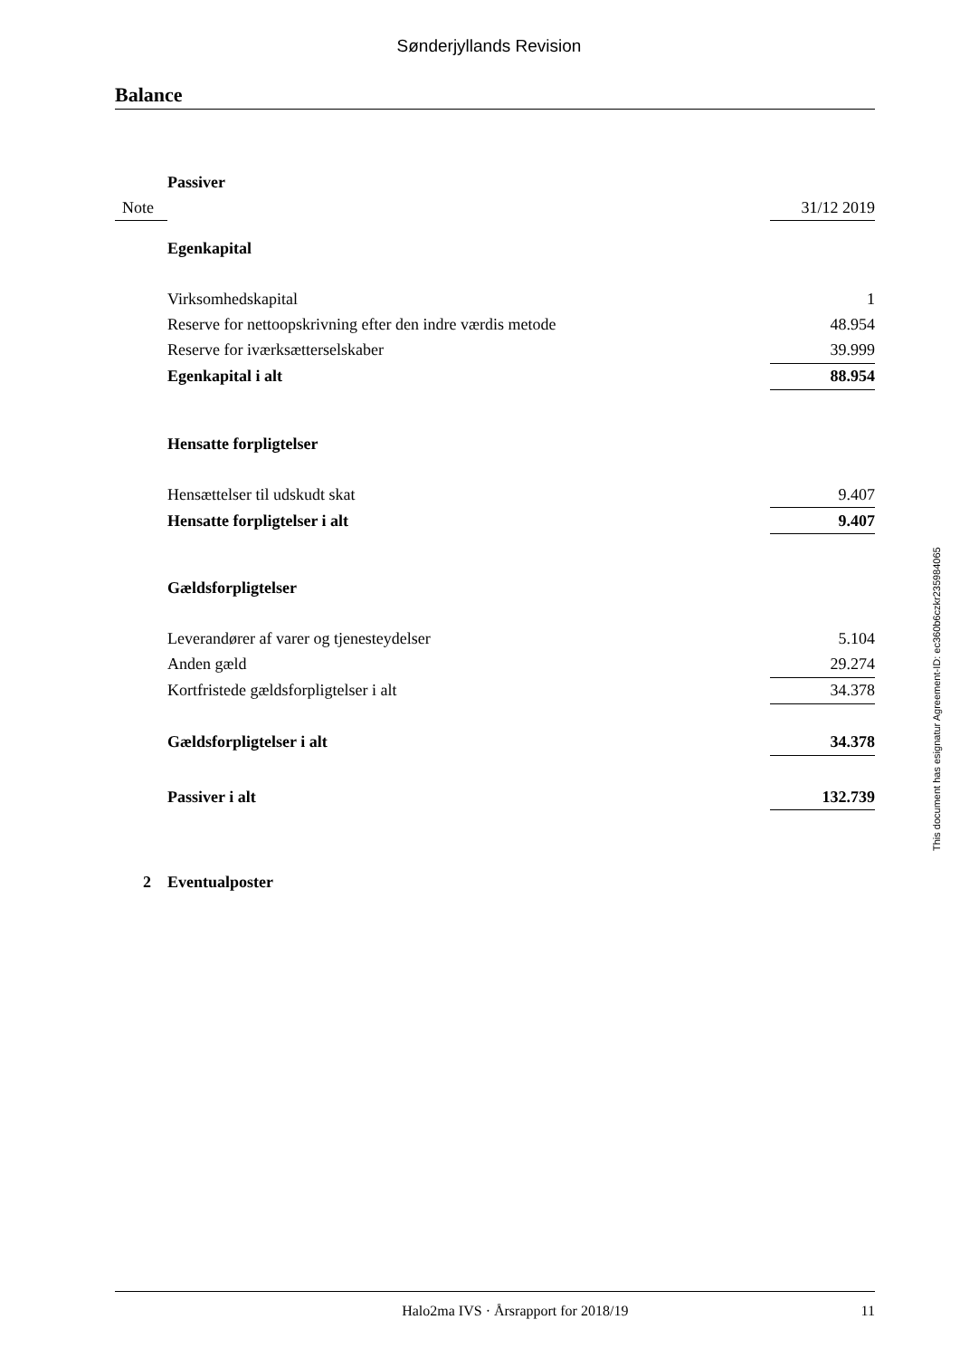Sønderjyllands Revision
Balance
| | Passiver | |
| Note | | 31/12 2019 |
| | Egenkapital | |
| | Virksomhedskapital | 1 |
| | Reserve for nettoopskrivning efter den indre værdis metode | 48.954 |
| | Reserve for iværksætterselskaber | 39.999 |
| | Egenkapital i alt | 88.954 |
| | Hensatte forpligtelser | |
| | Hensættelser til udskudt skat | 9.407 |
| | Hensatte forpligtelser i alt | 9.407 |
| | Gældsforpligtelser | |
| | Leverandører af varer og tjenesteydelser | 5.104 |
| | Anden gæld | 29.274 |
| | Kortfristede gældsforpligtelser i alt | 34.378 |
| | Gældsforpligtelser i alt | 34.378 |
| | Passiver i alt | 132.739 |
| 2 | Eventualposter | |
This document has esignatur Agreement-ID: ec360b6czkr235984065
Halo2ma IVS · Årsrapport for 2018/19 11